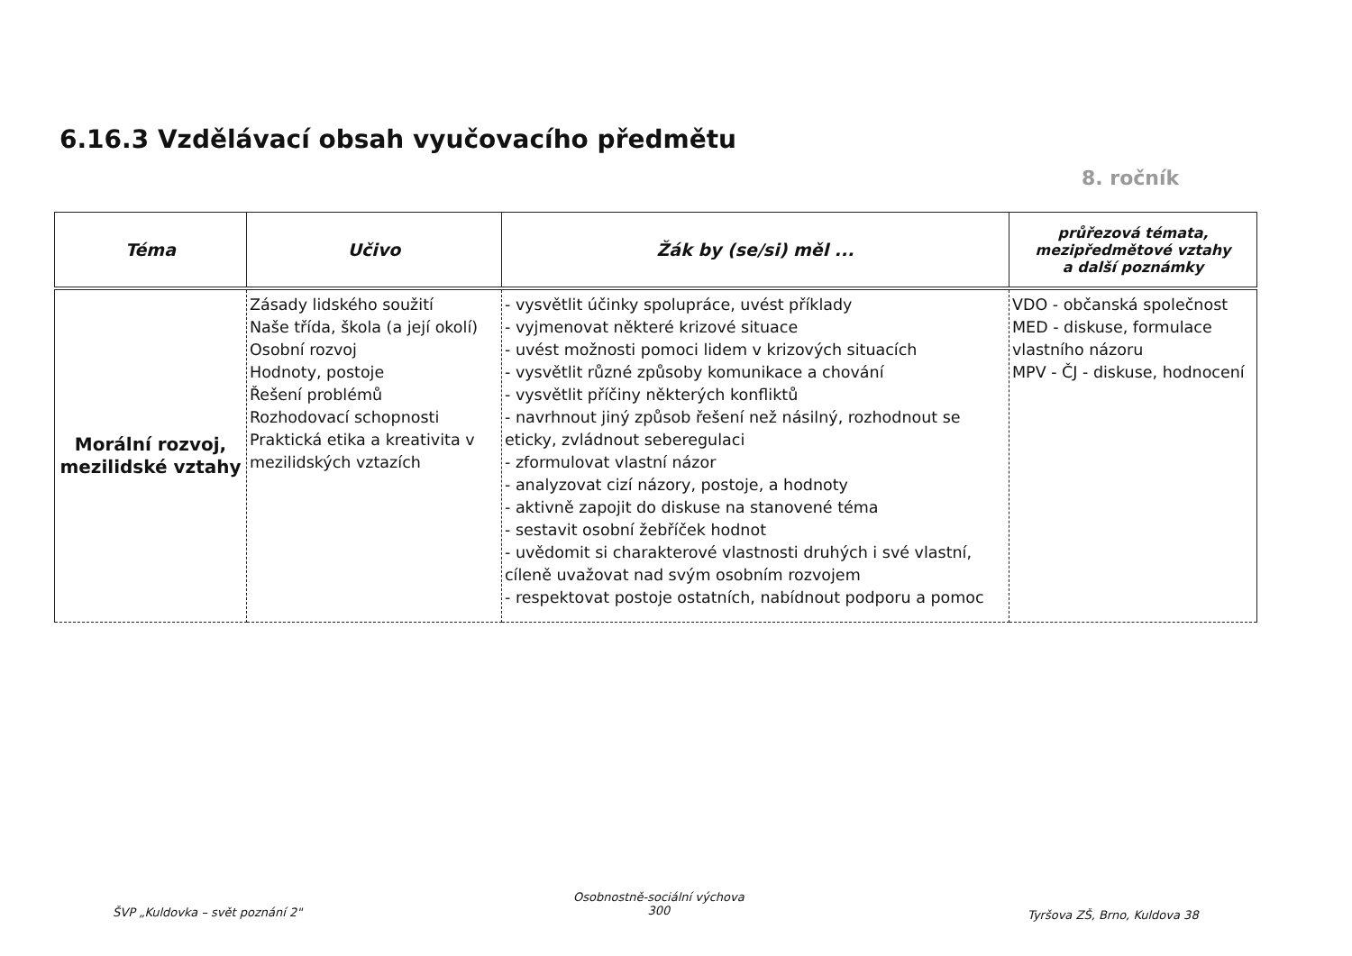6.16.3 Vzdělávací obsah vyučovacího předmětu
8. ročník
| Téma | Učivo | Žák by (se/si) měl ... | průřezová témata, mezipředmětové vztahy a další poznámky |
| --- | --- | --- | --- |
| Morální rozvoj, mezilidské vztahy | Zásady lidského soužití Naše třída, škola (a její okolí) Osobní rozvoj Hodnoty, postoje Řešení problémů Rozhodovací schopnosti Praktická etika a kreativita v mezilidských vztazích | - vysvětlit účinky spolupráce, uvést příklady - vyjmenovat některé krizové situace - uvést možnosti pomoci lidem v krizových situacích - vysvětlit různé způsoby komunikace a chování - vysvětlit příčiny některých konfliktů - navrhnout jiný způsob řešení než násilný, rozhodnout se eticky, zvládnout seberegulaci - zformulovat vlastní názor - analyzovat cizí názory, postoje, a hodnoty - aktivně zapojit do diskuse na stanovené téma - sestavit osobní žebříček hodnot - uvědomit si charakterové vlastnosti druhých i své vlastní, cíleně uvažovat nad svým osobním rozvojem - respektovat postoje ostatních, nabídnout podporu a pomoc | VDO - občanská společnost MED - diskuse, formulace vlastního názoru MPV - ČJ - diskuse, hodnocení |
ŠVP „Kuldovka – svět poznání 2"
Osobnostně-sociální výchova
300
Tyršova ZŠ, Brno, Kuldova 38